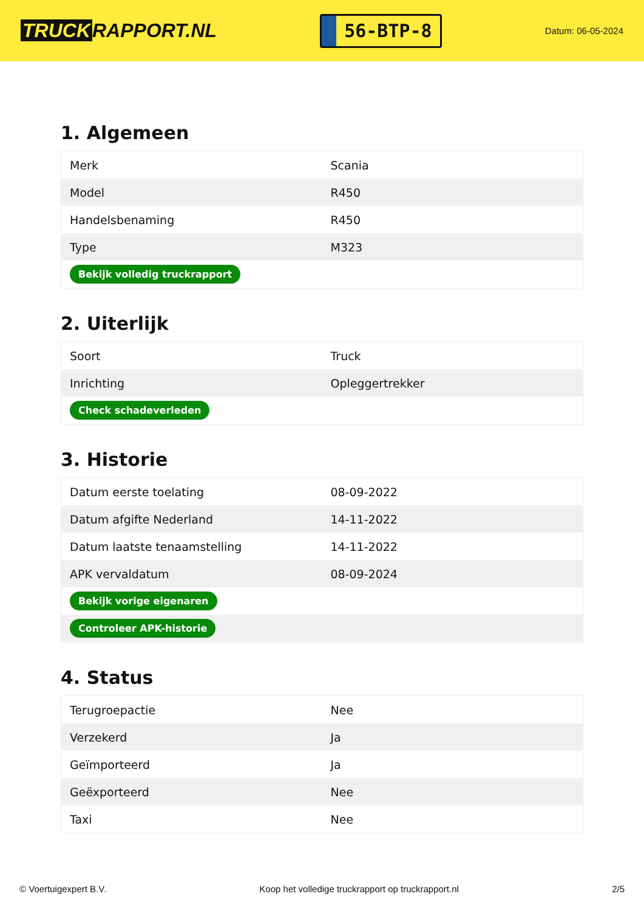TRUCK RAPPORT.NL
56-BTP-8
Datum: 06-05-2024
1. Algemeen
| Merk | Scania |
| Model | R450 |
| Handelsbenaming | R450 |
| Type | M323 |
| Bekijk volledig truckrapport | |
2. Uiterlijk
| Soort | Truck |
| Inrichting | Opleggertrekker |
| Check schadeverleden | |
3. Historie
| Datum eerste toelating | 08-09-2022 |
| Datum afgifte Nederland | 14-11-2022 |
| Datum laatste tenaamstelling | 14-11-2022 |
| APK vervaldatum | 08-09-2024 |
| Bekijk vorige eigenaren | |
| Controleer APK-historie | |
4. Status
| Terugroepactie | Nee |
| Verzekerd | Ja |
| Geïmporteerd | Ja |
| Geëxporteerd | Nee |
| Taxi | Nee |
© Voertuigexpert B.V. Koop het volledige truckrapport op truckrapport.nl 2/5